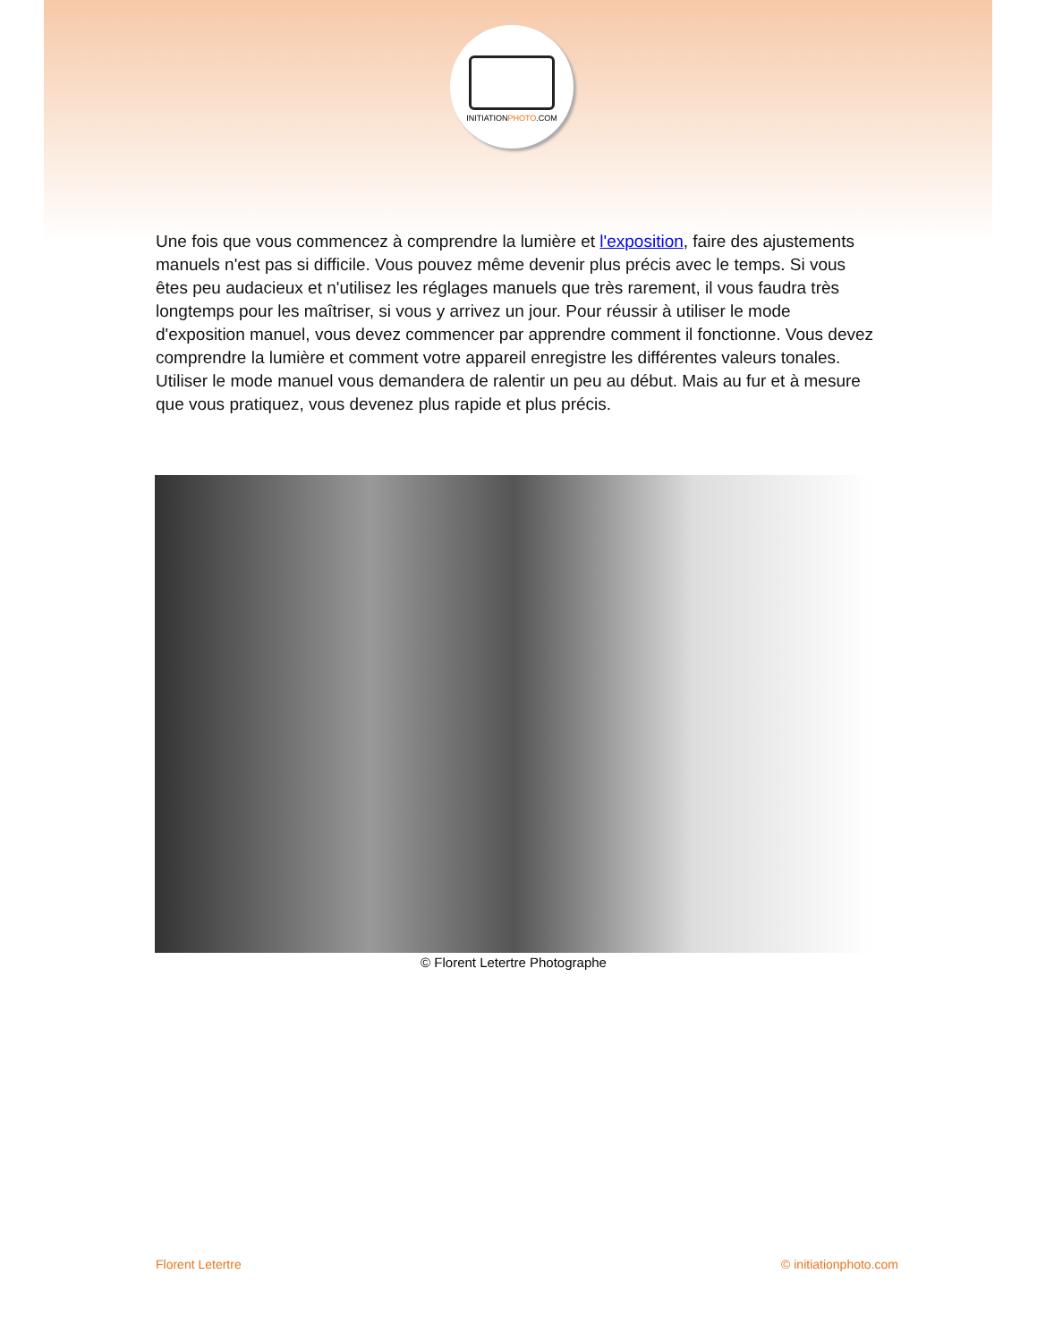INITIATIONPHOTO.COM
Une fois que vous commencez à comprendre la lumière et l'exposition, faire des ajustements manuels n'est pas si difficile. Vous pouvez même devenir plus précis avec le temps. Si vous êtes peu audacieux et n'utilisez les réglages manuels que très rarement, il vous faudra très longtemps pour les maîtriser, si vous y arrivez un jour. Pour réussir à utiliser le mode d'exposition manuel, vous devez commencer par apprendre comment il fonctionne. Vous devez comprendre la lumière et comment votre appareil enregistre les différentes valeurs tonales. Utiliser le mode manuel vous demandera de ralentir un peu au début. Mais au fur et à mesure que vous pratiquez, vous devenez plus rapide et plus précis.
© Florent Letertre Photographe
Florent Letertre © initiationphoto.com